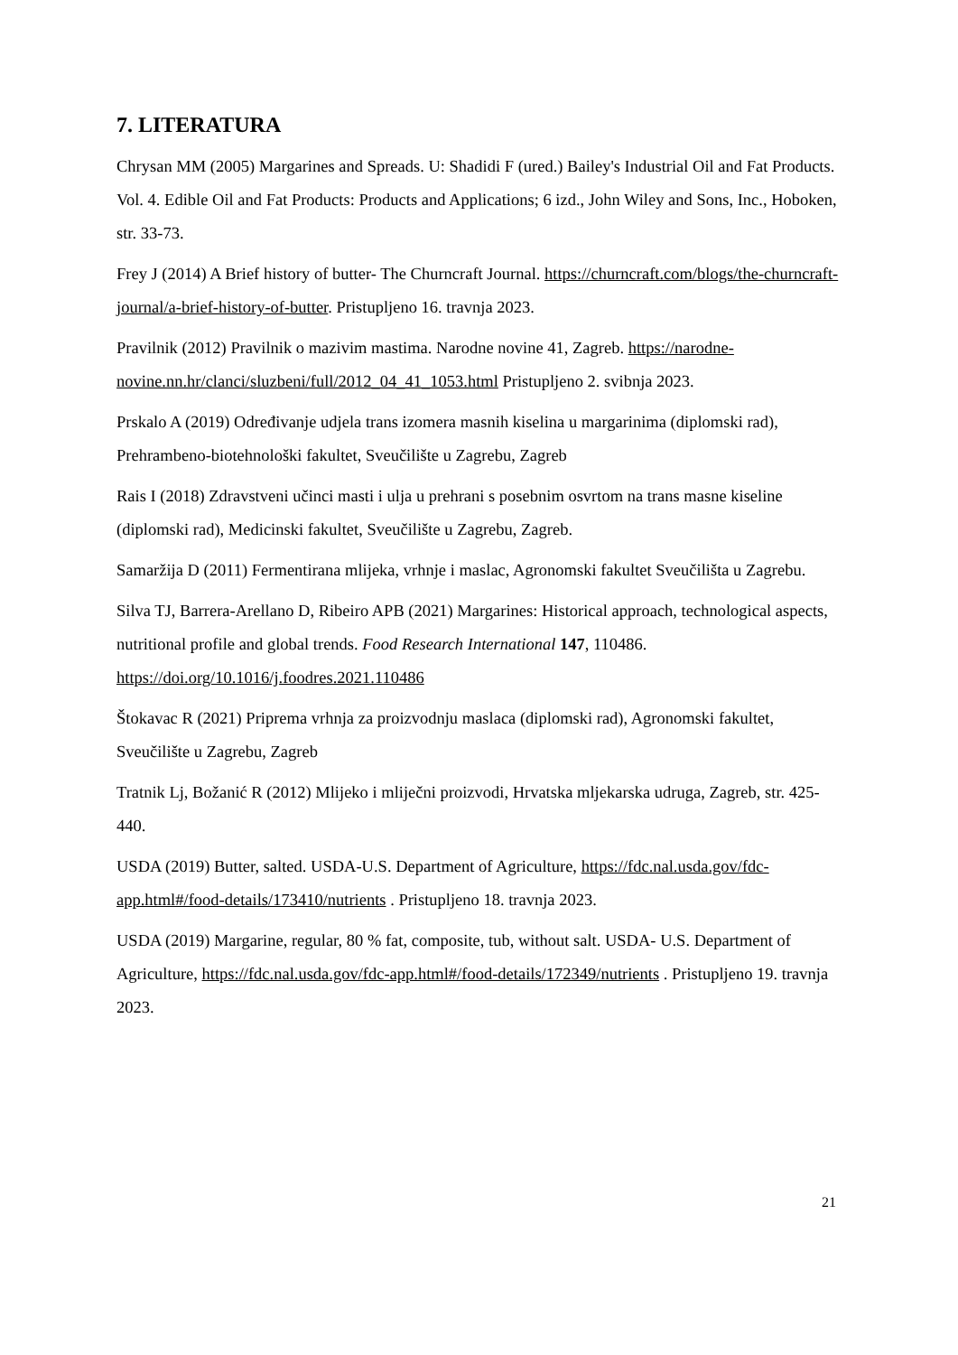7. LITERATURA
Chrysan MM (2005) Margarines and Spreads. U: Shadidi F (ured.) Bailey's Industrial Oil and Fat Products. Vol. 4. Edible Oil and Fat Products: Products and Applications; 6 izd., John Wiley and Sons, Inc., Hoboken, str. 33-73.
Frey J (2014) A Brief history of butter- The Churncraft Journal. https://churncraft.com/blogs/the-churncraft-journal/a-brief-history-of-butter. Pristupljeno 16. travnja 2023.
Pravilnik (2012) Pravilnik o mazivim mastima. Narodne novine 41, Zagreb. https://narodne-novine.nn.hr/clanci/sluzbeni/full/2012_04_41_1053.html Pristupljeno 2. svibnja 2023.
Prskalo A (2019) Određivanje udjela trans izomera masnih kiselina u margarinima (diplomski rad), Prehrambeno-biotehnološki fakultet, Sveučilište u Zagrebu, Zagreb
Rais I (2018) Zdravstveni učinci masti i ulja u prehrani s posebnim osvrtom na trans masne kiseline (diplomski rad), Medicinski fakultet, Sveučilište u Zagrebu, Zagreb.
Samaržija D (2011) Fermentirana mlijeka, vrhnje i maslac, Agronomski fakultet Sveučilišta u Zagrebu.
Silva TJ, Barrera-Arellano D, Ribeiro APB (2021) Margarines: Historical approach, technological aspects, nutritional profile and global trends. Food Research International 147, 110486. https://doi.org/10.1016/j.foodres.2021.110486
Štokavac R (2021) Priprema vrhnja za proizvodnju maslaca (diplomski rad), Agronomski fakultet, Sveučilište u Zagrebu, Zagreb
Tratnik Lj, Božanić R (2012) Mlijeko i mliječni proizvodi, Hrvatska mljekarska udruga, Zagreb, str. 425-440.
USDA (2019) Butter, salted. USDA-U.S. Department of Agriculture, https://fdc.nal.usda.gov/fdc-app.html#/food-details/173410/nutrients . Pristupljeno 18. travnja 2023.
USDA (2019) Margarine, regular, 80 % fat, composite, tub, without salt. USDA- U.S. Department of Agriculture, https://fdc.nal.usda.gov/fdc-app.html#/food-details/172349/nutrients . Pristupljeno 19. travnja 2023.
21